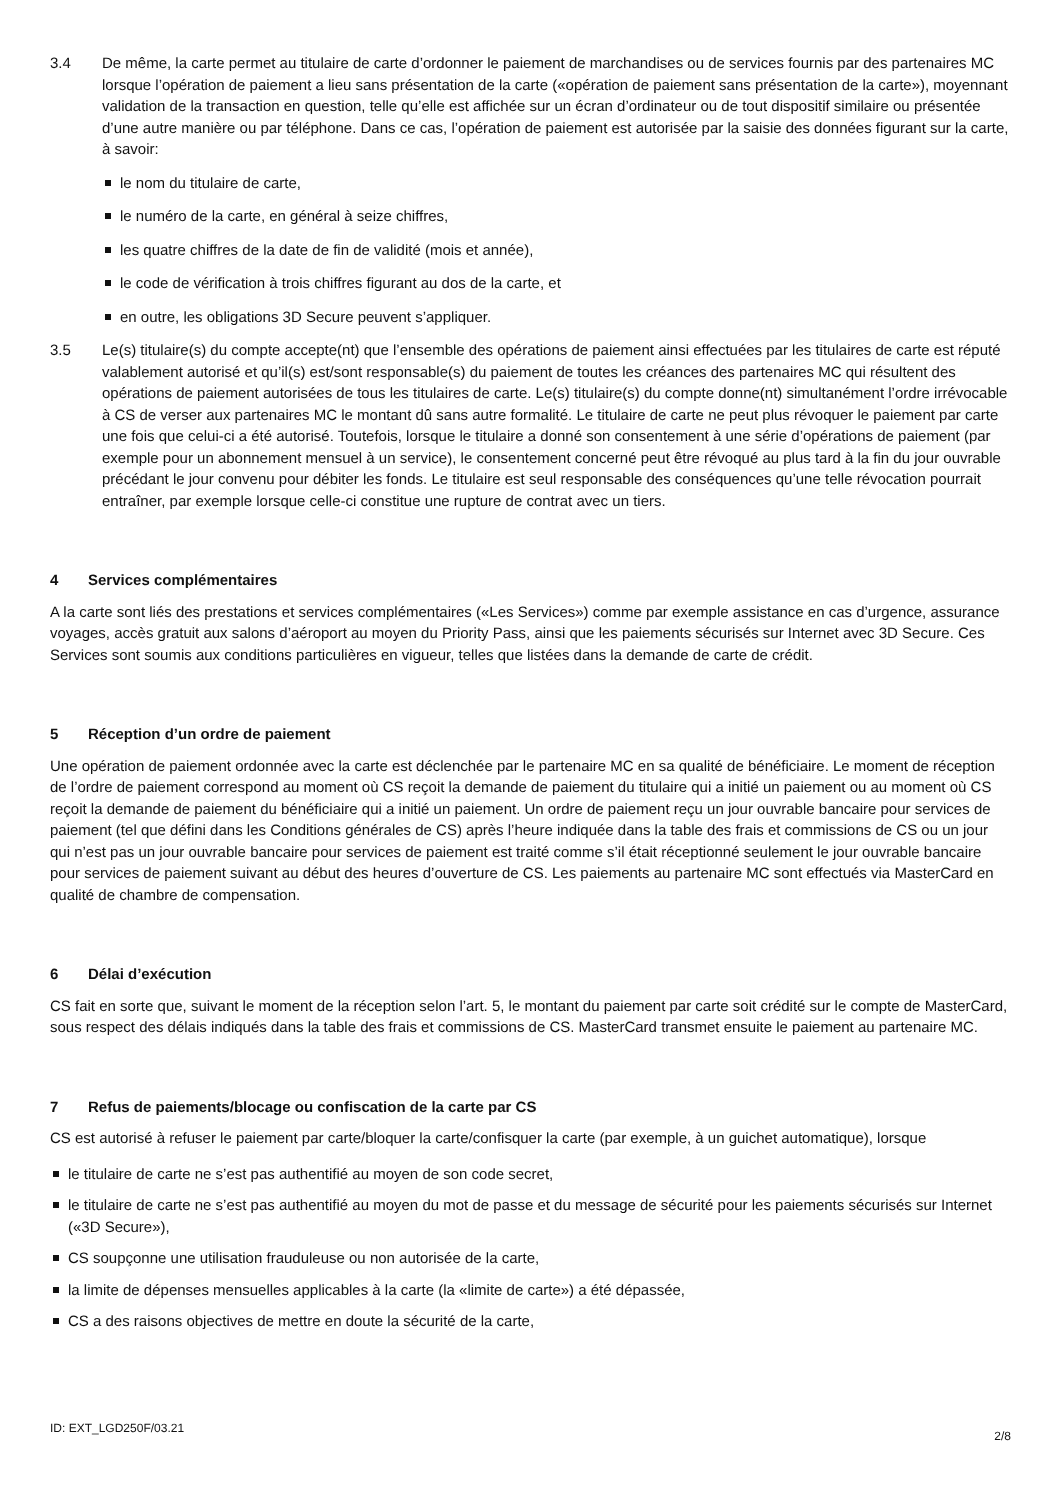3.4 De même, la carte permet au titulaire de carte d’ordonner le paiement de marchandises ou de services fournis par des partenaires MC lorsque l’opération de paiement a lieu sans présentation de la carte («opération de paiement sans présentation de la carte»), moyennant validation de la transaction en question, telle qu’elle est affichée sur un écran d’ordinateur ou de tout dispositif similaire ou présentée d’une autre manière ou par téléphone. Dans ce cas, l’opération de paiement est autorisée par la saisie des données figurant sur la carte, à savoir:
le nom du titulaire de carte,
le numéro de la carte, en général à seize chiffres,
les quatre chiffres de la date de fin de validité (mois et année),
le code de vérification à trois chiffres figurant au dos de la carte, et
en outre, les obligations 3D Secure peuvent s’appliquer.
3.5 Le(s) titulaire(s) du compte accepte(nt) que l’ensemble des opérations de paiement ainsi effectuées par les titulaires de carte est réputé valablement autorisé et qu’il(s) est/sont responsable(s) du paiement de toutes les créances des partenaires MC qui résultent des opérations de paiement autorisées de tous les titulaires de carte. Le(s) titulaire(s) du compte donne(nt) simultanément l’ordre irrévocable à CS de verser aux partenaires MC le montant dû sans autre formalité. Le titulaire de carte ne peut plus révoquer le paiement par carte une fois que celui-ci a été autorisé. Toutefois, lorsque le titulaire a donné son consentement à une série d’opérations de paiement (par exemple pour un abonnement mensuel à un service), le consentement concerné peut être révoqué au plus tard à la fin du jour ouvrable précédant le jour convenu pour débiter les fonds. Le titulaire est seul responsable des conséquences qu’une telle révocation pourrait entraîner, par exemple lorsque celle-ci constitue une rupture de contrat avec un tiers.
4 Services complémentaires
A la carte sont liés des prestations et services complémentaires («Les Services») comme par exemple assistance en cas d’urgence, assurance voyages, accès gratuit aux salons d’aéroport au moyen du Priority Pass, ainsi que les paiements sécurisés sur Internet avec 3D Secure. Ces Services sont soumis aux conditions particulières en vigueur, telles que listées dans la demande de carte de crédit.
5 Réception d’un ordre de paiement
Une opération de paiement ordonnée avec la carte est déclenchée par le partenaire MC en sa qualité de bénéficiaire. Le moment de réception de l’ordre de paiement correspond au moment où CS reçoit la demande de paiement du titulaire qui a initié un paiement ou au moment où CS reçoit la demande de paiement du bénéficiaire qui a initié un paiement. Un ordre de paiement reçu un jour ouvrable bancaire pour services de paiement (tel que défini dans les Conditions générales de CS) après l’heure indiquée dans la table des frais et commissions de CS ou un jour qui n’est pas un jour ouvrable bancaire pour services de paiement est traité comme s’il était réceptionné seulement le jour ouvrable bancaire pour services de paiement suivant au début des heures d’ouverture de CS. Les paiements au partenaire MC sont effectués via MasterCard en qualité de chambre de compensation.
6 Délai d’exécution
CS fait en sorte que, suivant le moment de la réception selon l’art. 5, le montant du paiement par carte soit crédité sur le compte de MasterCard, sous respect des délais indiqués dans la table des frais et commissions de CS. MasterCard transmet ensuite le paiement au partenaire MC.
7 Refus de paiements/blocage ou confiscation de la carte par CS
CS est autorisé à refuser le paiement par carte/bloquer la carte/confisquer la carte (par exemple, à un guichet automatique), lorsque
le titulaire de carte ne s’est pas authentifié au moyen de son code secret,
le titulaire de carte ne s’est pas authentifié au moyen du mot de passe et du message de sécurité pour les paiements sécurisés sur Internet («3D Secure»),
CS soupçonne une utilisation frauduleuse ou non autorisée de la carte,
la limite de dépenses mensuelles applicables à la carte (la «limite de carte») a été dépassée,
CS a des raisons objectives de mettre en doute la sécurité de la carte,
ID: EXT_LGD250F/03.21 2/8